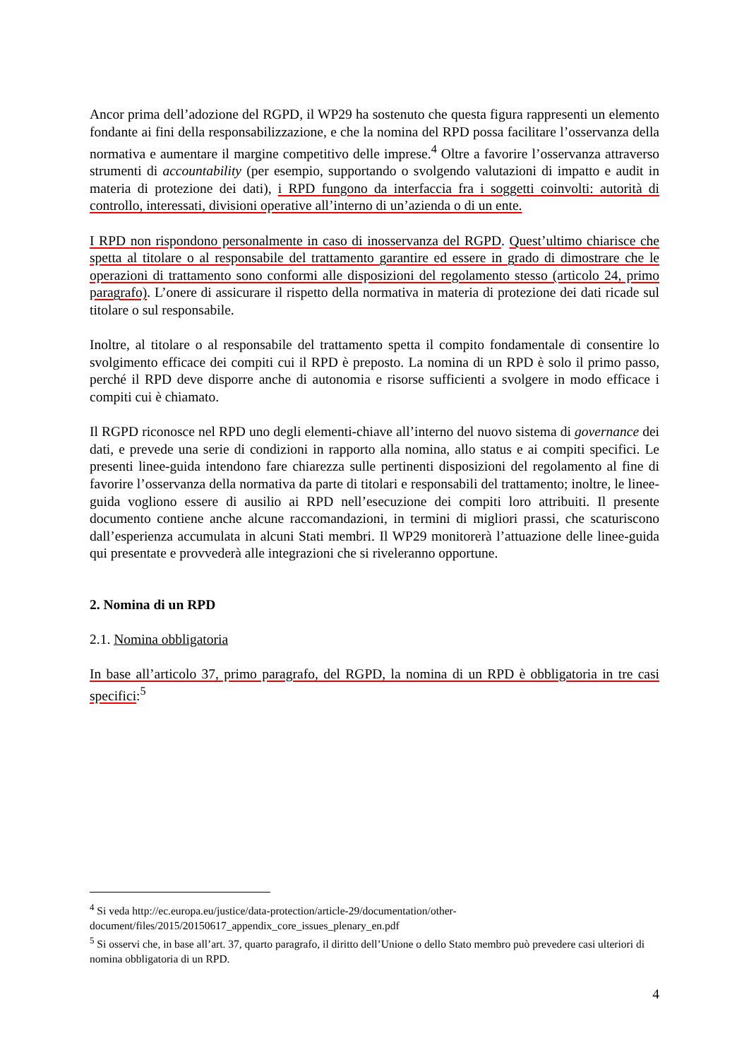Ancor prima dell’adozione del RGPD, il WP29 ha sostenuto che questa figura rappresenti un elemento fondante ai fini della responsabilizzazione, e che la nomina del RPD possa facilitare l’osservanza della normativa e aumentare il margine competitivo delle imprese.<sup>4</sup> Oltre a favorire l’osservanza attraverso strumenti di accountability (per esempio, supportando o svolgendo valutazioni di impatto e audit in materia di protezione dei dati), i RPD fungono da interfaccia fra i soggetti coinvolti: autorità di controllo, interessati, divisioni operative all’interno di un’azienda o di un ente.
I RPD non rispondono personalmente in caso di inosservanza del RGPD. Quest’ultimo chiarisce che spetta al titolare o al responsabile del trattamento garantire ed essere in grado di dimostrare che le operazioni di trattamento sono conformi alle disposizioni del regolamento stesso (articolo 24, primo paragrafo). L’onere di assicurare il rispetto della normativa in materia di protezione dei dati ricade sul titolare o sul responsabile.
Inoltre, al titolare o al responsabile del trattamento spetta il compito fondamentale di consentire lo svolgimento efficace dei compiti cui il RPD è preposto. La nomina di un RPD è solo il primo passo, perché il RPD deve disporre anche di autonomia e risorse sufficienti a svolgere in modo efficace i compiti cui è chiamato.
Il RGPD riconosce nel RPD uno degli elementi-chiave all’interno del nuovo sistema di governance dei dati, e prevede una serie di condizioni in rapporto alla nomina, allo status e ai compiti specifici. Le presenti linee-guida intendono fare chiarezza sulle pertinenti disposizioni del regolamento al fine di favorire l’osservanza della normativa da parte di titolari e responsabili del trattamento; inoltre, le linee-guida vogliono essere di ausilio ai RPD nell’esecuzione dei compiti loro attribuiti. Il presente documento contiene anche alcune raccomandazioni, in termini di migliori prassi, che scaturiscono dall’esperienza accumulata in alcuni Stati membri. Il WP29 monitorerà l’attuazione delle linee-guida qui presentate e provvederà alle integrazioni che si riveleranno opportune.
2. Nomina di un RPD
2.1. Nomina obbligatoria
In base all’articolo 37, primo paragrafo, del RGPD, la nomina di un RPD è obbligatoria in tre casi specifici:<sup>5</sup>
<sup>4</sup> Si veda http://ec.europa.eu/justice/data-protection/article-29/documentation/other-document/files/2015/20150617_appendix_core_issues_plenary_en.pdf
<sup>5</sup> Si osservi che, in base all’art. 37, quarto paragrafo, il diritto dell’Unione o dello Stato membro può prevedere casi ulteriori di nomina obbligatoria di un RPD.
4